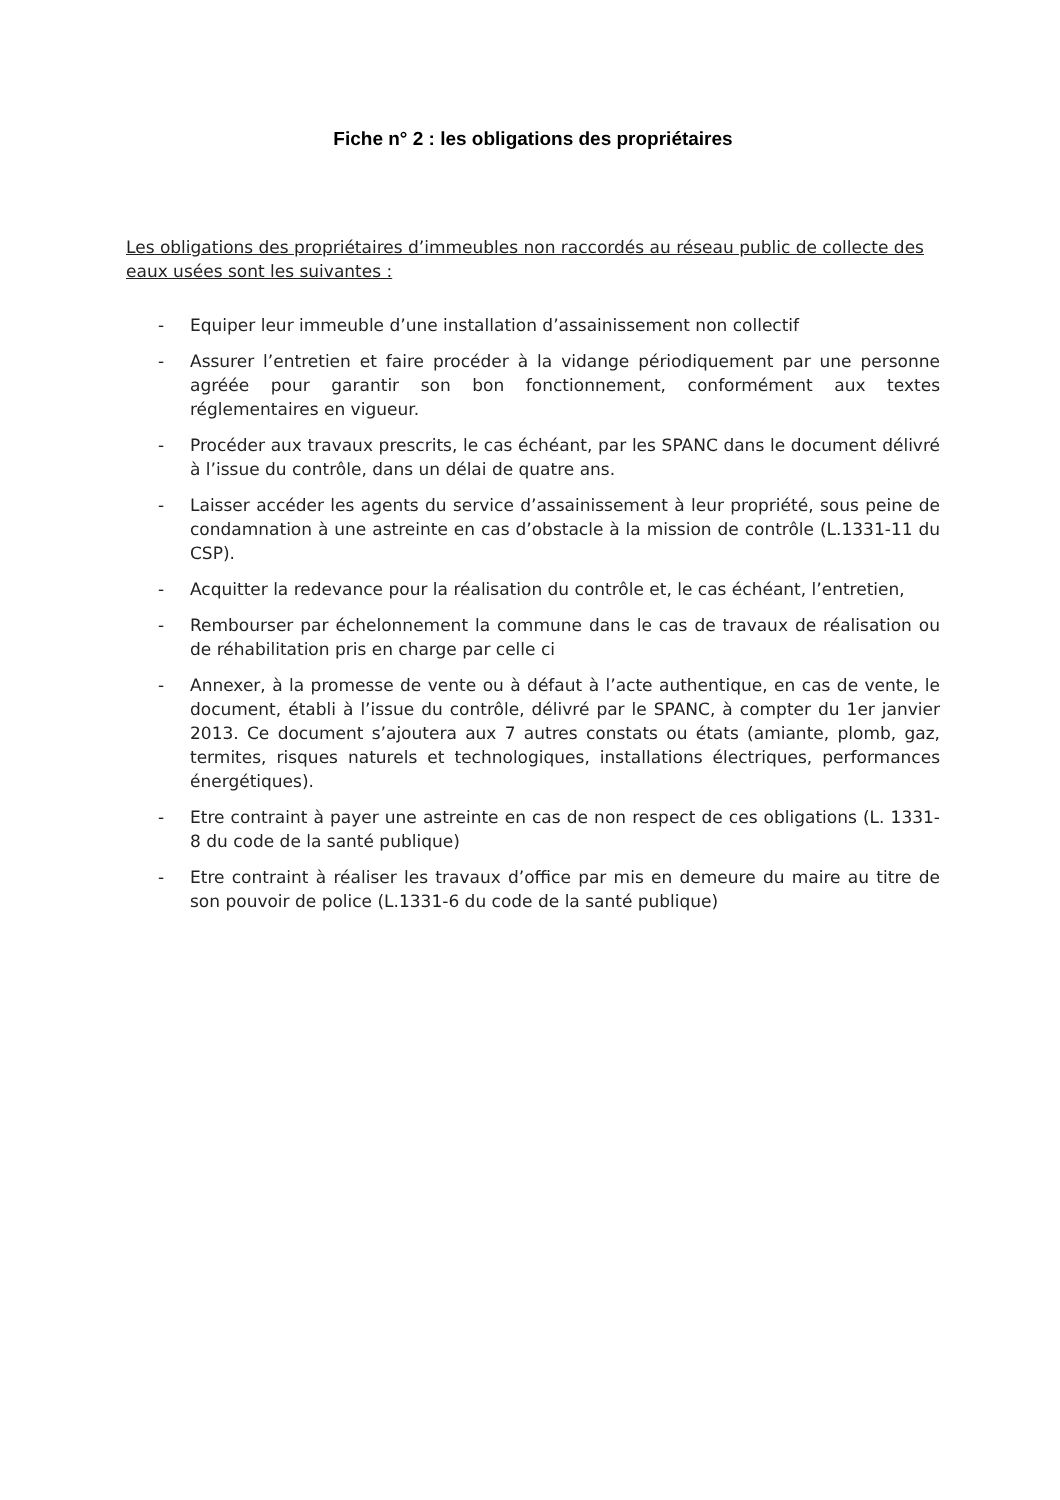Fiche n° 2 : les obligations des propriétaires
Les obligations des propriétaires d’immeubles non raccordés au réseau public de collecte des eaux usées sont les suivantes :
- Equiper leur immeuble d’une installation d’assainissement non collectif
- Assurer l’entretien et faire procéder à la vidange périodiquement par une personne agréée pour garantir son bon fonctionnement, conformément aux textes réglementaires en vigueur.
- Procéder aux travaux prescrits, le cas échéant, par les SPANC dans le document délivré à l’issue du contrôle, dans un délai de quatre ans.
- Laisser accéder les agents du service d’assainissement à leur propriété, sous peine de condamnation à une astreinte en cas d’obstacle à la mission de contrôle (L.1331-11 du CSP).
- Acquitter la redevance pour la réalisation du contrôle et, le cas échéant, l’entretien,
- Rembourser par échelonnement la commune dans le cas de travaux de réalisation ou de réhabilitation pris en charge par celle ci
- Annexer, à la promesse de vente ou à défaut à l’acte authentique, en cas de vente, le document, établi à l’issue du contrôle, délivré par le SPANC, à compter du 1er janvier 2013. Ce document s’ajoutera aux 7 autres constats ou états (amiante, plomb, gaz, termites, risques naturels et technologiques, installations électriques, performances énergétiques).
- Etre contraint à payer une astreinte en cas de non respect de ces obligations (L. 1331-8 du code de la santé publique)
- Etre contraint à réaliser les travaux d’office par mis en demeure du maire au titre de son pouvoir de police (L.1331-6 du code de la santé publique)